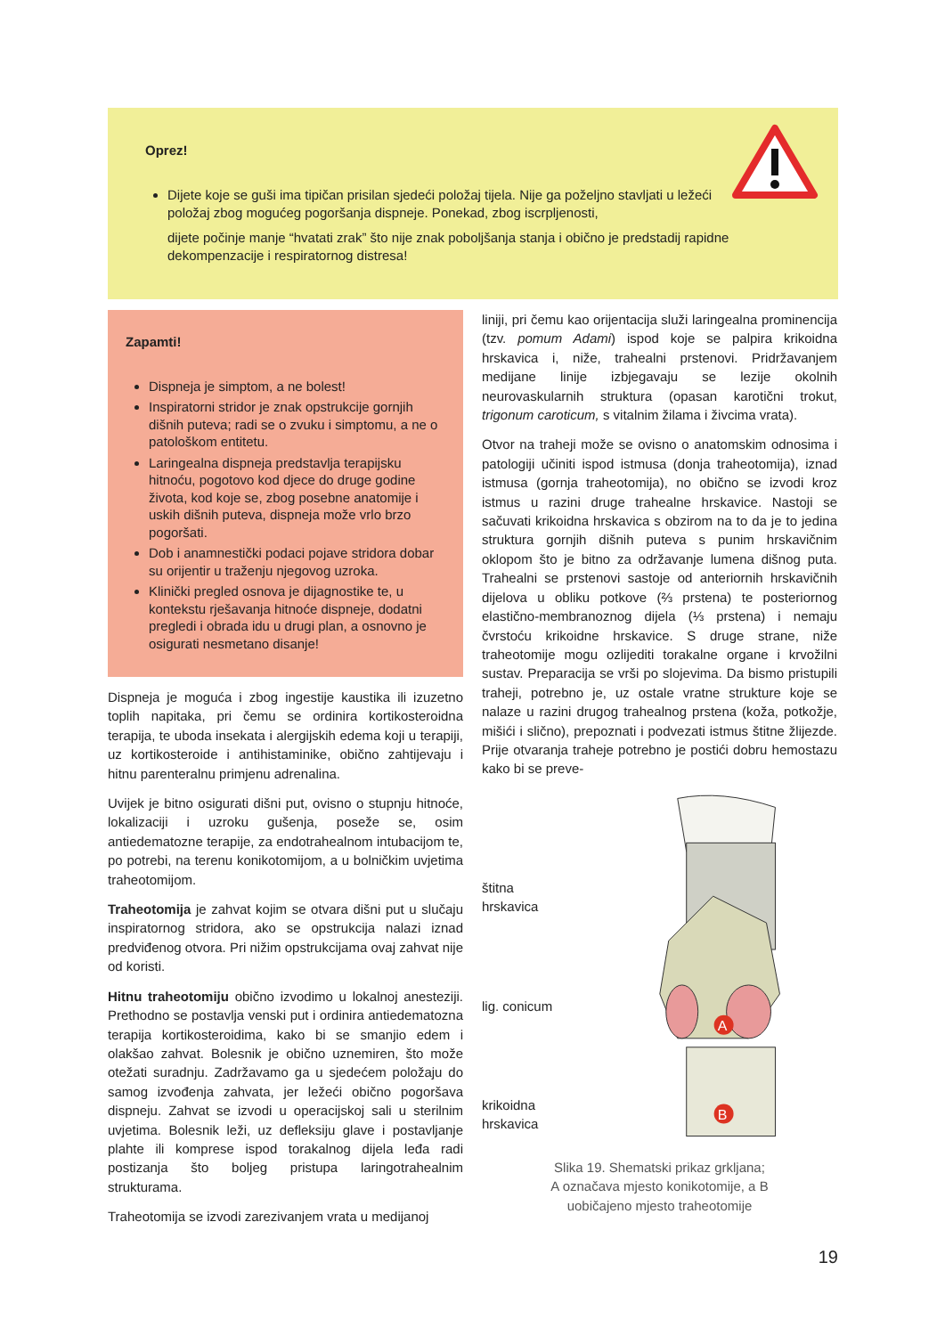Oprez!
Dijete koje se guši ima tipičan prisilan sjedeći položaj tijela. Nije ga poželjno stavljati u ležeći položaj zbog mogućeg pogoršanja dispneje. Ponekad, zbog iscrpljenosti,
dijete počinje manje “hvatati zrak” što nije znak poboljšanja stanja i obično je predstadij rapidne dekompenzacije i respiratornog distresa!
Zapamti!
Dispneja je simptom, a ne bolest!
Inspiratorni stridor je znak opstrukcije gornjih dišnih puteva; radi se o zvuku i simptomu, a ne o patološkom entitetu.
Laringealna dispneja predstavlja terapijsku hitnoću, pogotovo kod djece do druge godine života, kod koje se, zbog posebne anatomije i uskih dišnih puteva, dispneja može vrlo brzo pogoršati.
Dob i anamnestički podaci pojave stridora dobar su orijentir u traženju njegovog uzroka.
Klinički pregled osnova je dijagnostike te, u kontekstu rješavanja hitnoće dispneje, dodatni pregledi i obrada idu u drugi plan, a osnovno je osigurati nesmetano disanje!
Dispneja je moguća i zbog ingestije kaustika ili izuzetno toplih napitaka, pri čemu se ordinira kortikosteroidna terapija, te uboda insekata i alergijskih edema koji u terapiji, uz kortikosteroide i antihistaminike, obično zahtijevaju i hitnu parenteralnu primjenu adrenalina.
Uvijek je bitno osigurati dišni put, ovisno o stupnju hitnoće, lokalizaciji i uzroku gušenja, poseže se, osim antiedematozne terapije, za endotrahealnom intubacijom te, po potrebi, na terenu konikotomijom, a u bolničkim uvjetima traheotomijom.
Traheotomija je zahvat kojim se otvara dišni put u slučaju inspiratornog stridora, ako se opstrukcija nalazi iznad predviđenog otvora. Pri nižim opstrukcijama ovaj zahvat nije od koristi.
Hitnu traheotomiju obično izvodimo u lokalnoj anesteziji. Prethodno se postavlja venski put i ordinira antiedematozna terapija kortikosteroidima, kako bi se smanjio edem i olakšao zahvat. Bolesnik je obično uznemiren, što može otežati suradnju. Zadržavamo ga u sjedećem položaju do samog izvođenja zahvata, jer ležeći obično pogoršava dispneju. Zahvat se izvodi u operacijskoj sali u sterilnim uvjetima. Bolesnik leži, uz defleksiju glave i postavljanje plahte ili komprese ispod torakalnog dijela leđa radi postizanja što boljeg pristupa laringotrahealnim strukturama.
Traheotomija se izvodi zarezivanjem vrata u medijanoj
liniji, pri čemu kao orijentacija služi laringealna prominencija (tzv. pomum Adami) ispod koje se palpira krikoidna hrskavica i, niže, trahealni prstenovi. Pridržavanjem medijane linije izbjegavaju se lezije okolnih neurovaskularnih struktura (opasan karotični trokut, trigonum caroticum, s vitalnim žilama i živcima vrata).
Otvor na traheji može se ovisno o anatomskim odnosima i patologiji učiniti ispod istmusa (donja traheotomija), iznad istmusa (gornja traheotomija), no obično se izvodi kroz istmus u razini druge trahealne hrskavice. Nastoji se sačuvati krikoidna hrskavica s obzirom na to da je to jedina struktura gornjih dišnih puteva s punim hrskavičnim oklopom što je bitno za održavanje lumena dišnog puta. Trahealni se prstenovi sastoje od anteriornih hrskavičnih dijelova u obliku potkove (⅔ prstena) te posteriornog elastično-membranoznog dijela (⅓ prstena) i nemaju čvrstoću krikoidne hrskavice. S druge strane, niže traheotomije mogu ozlijediti torakalne organe i krvožilni sustav. Preparacija se vrši po slojevima. Da bismo pristupili traheji, potrebno je, uz ostale vratne strukture koje se nalaze u razini drugog trahealnog prstena (koža, potkožje, mišići i slično), prepoznati i podvezati istmus štitne žlijezde. Prije otvaranja traheje potrebno je postići dobru hemostazu kako bi se preve-
štitna
hrskavica
lig. conicum
krikoidna
hrskavica
A
B
Slika 19. Shematski prikaz grkljana;
A označava mjesto konikotomije, a B
uobičajeno mjesto traheotomije
19